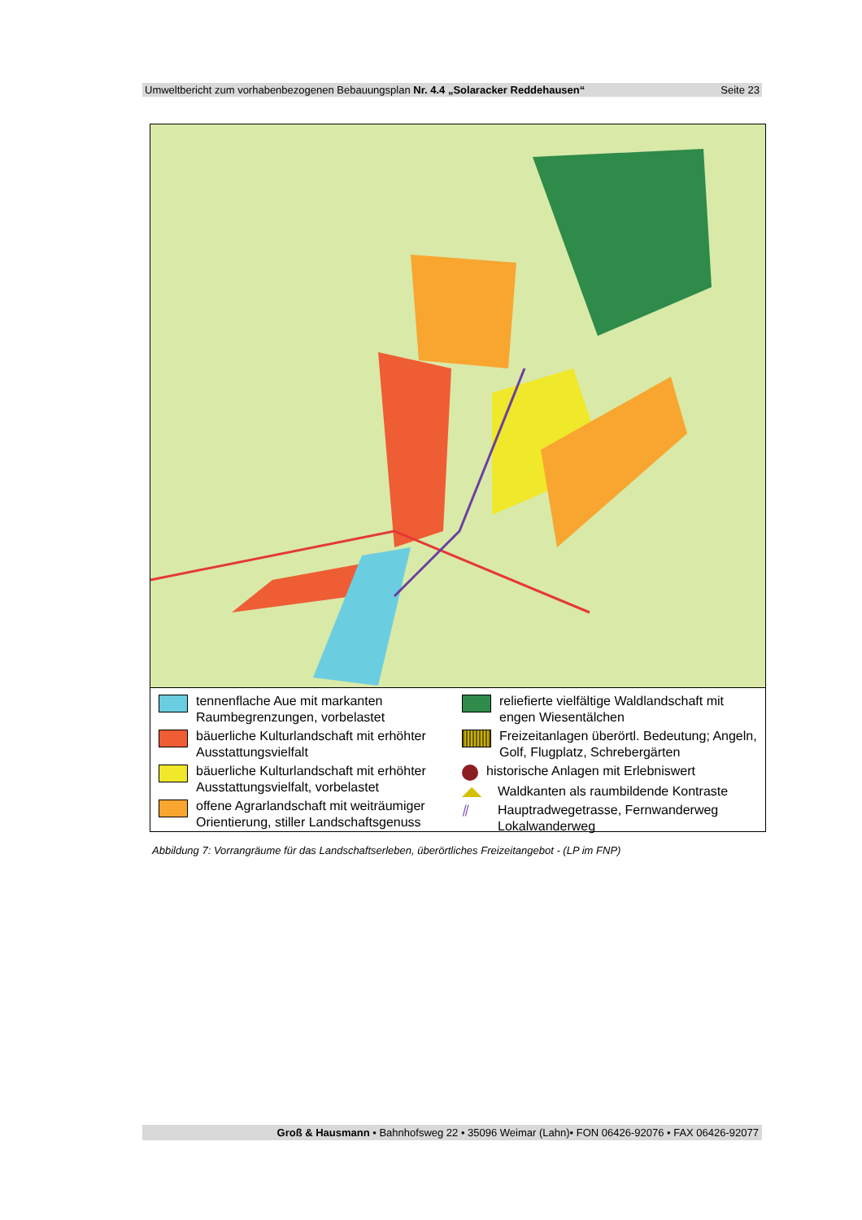Umweltbericht zum vorhabenbezogenen Bebauungsplan Nr. 4.4 „Solaracker Reddehausen“Seite 23
tennenflache Aue mit markanten Raumbegrenzungen, vorbelastet
bäuerliche Kulturlandschaft mit erhöhter Ausstattungsvielfalt
bäuerliche Kulturlandschaft mit erhöhter Ausstattungsvielfalt, vorbelastet
offene Agrarlandschaft mit weiträumiger Orientierung, stiller Landschaftsgenuss
reliefierte vielfältige Waldlandschaft mit engen Wiesentälchen
Freizeitanlagen überörtl. Bedeutung; Angeln, Golf, Flugplatz, Schrebergärten
historische Anlagen mit Erlebniswert
◢◣ Waldkanten als raumbildende Kontraste
⫽ Hauptradwegetrasse, Fernwanderweg
Lokalwanderweg
Abbildung 7: Vorrangräume für das Landschaftserleben, überörtliches Freizeitangebot - (LP im FNP)
Groß & Hausmann • Bahnhofsweg 22 • 35096 Weimar (Lahn)• FON 06426-92076 • FAX 06426-92077